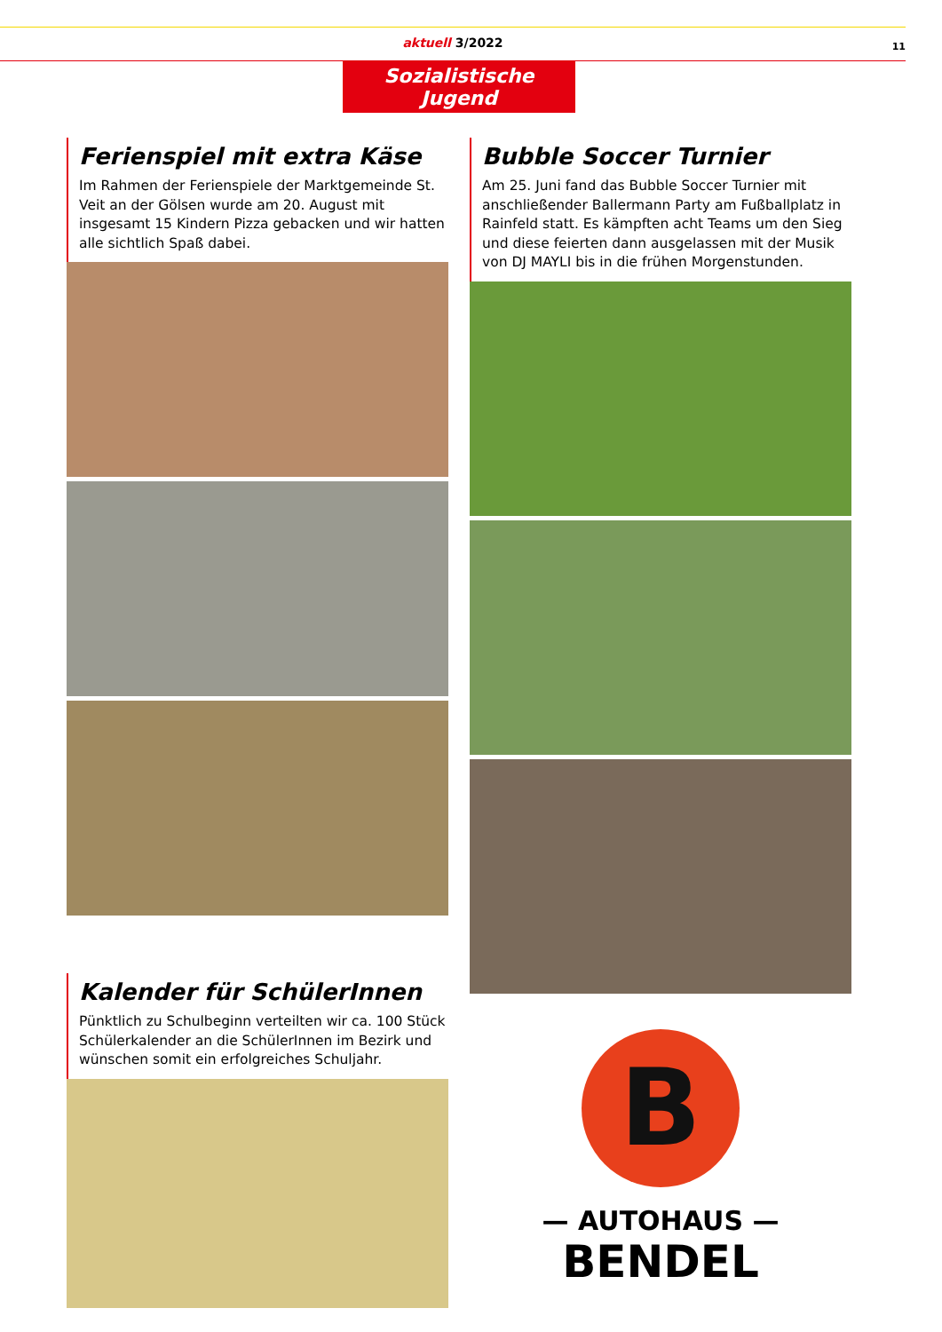aktuell 3/2022 11
Sozialistische Jugend
Ferienspiel mit extra Käse
Im Rahmen der Ferienspiele der Marktgemeinde St. Veit an der Gölsen wurde am 20. August mit insgesamt 15 Kindern Pizza gebacken und wir hatten alle sichtlich Spaß dabei.
Kalender für SchülerInnen
Pünktlich zu Schulbeginn verteilten wir ca. 100 Stück Schülerkalender an die SchülerInnen im Bezirk und wünschen somit ein erfolgreiches Schuljahr.
Bubble Soccer Turnier
Am 25. Juni fand das Bubble Soccer Turnier mit anschließender Ballermann Party am Fußballplatz in Rainfeld statt. Es kämpften acht Teams um den Sieg und diese feierten dann ausgelassen mit der Musik von DJ MAYLI bis in die frühen Morgenstunden.
B
— AUTOHAUS —
BENDEL